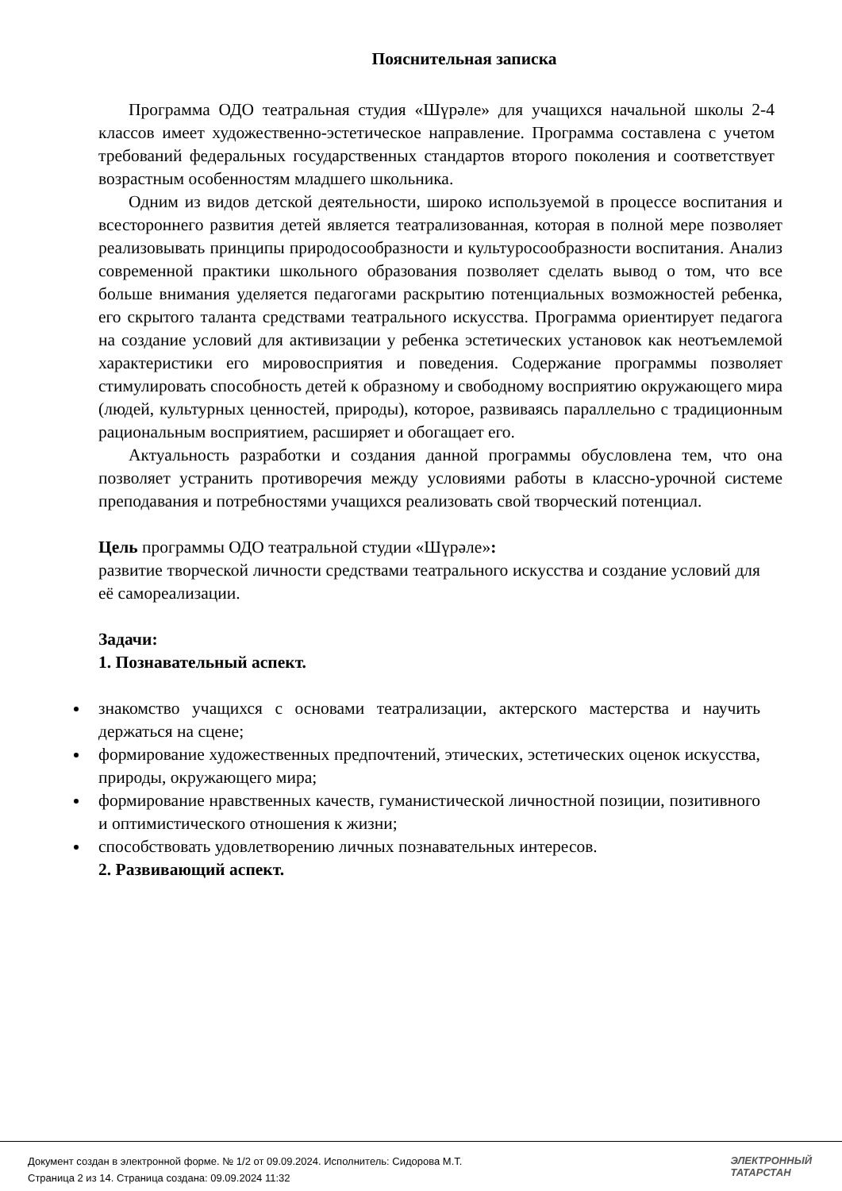Пояснительная записка
Программа ОДО театральная студия «Шүрәле» для учащихся начальной школы 2-4 классов имеет художественно-эстетическое направление. Программа составлена с учетом требований федеральных государственных стандартов второго поколения и соответствует возрастным особенностям младшего школьника.
Одним из видов детской деятельности, широко используемой в процессе воспитания и всестороннего развития детей является театрализованная, которая в полной мере позволяет реализовывать принципы природосообразности и культуросообразности воспитания. Анализ современной практики школьного образования позволяет сделать вывод о том, что все больше внимания уделяется педагогами раскрытию потенциальных возможностей ребенка, его скрытого таланта средствами театрального искусства. Программа ориентирует педагога на создание условий для активизации у ребенка эстетических установок как неотъемлемой характеристики его мировосприятия и поведения. Содержание программы позволяет стимулировать способность детей к образному и свободному восприятию окружающего мира (людей, культурных ценностей, природы), которое, развиваясь параллельно с традиционным рациональным восприятием, расширяет и обогащает его.
Актуальность разработки и создания данной программы обусловлена тем, что она позволяет устранить противоречия между условиями работы в классно-урочной системе преподавания и потребностями учащихся реализовать свой творческий потенциал.
Цель программы ОДО театральной студии «Шүрәле»:
развитие творческой личности средствами театрального искусства и создание условий для её самореализации.
Задачи:
1. Познавательный аспект.
знакомство учащихся с основами театрализации, актерского мастерства и научить держаться на сцене;
формирование художественных предпочтений, этических, эстетических оценок искусства, природы, окружающего мира;
формирование нравственных качеств, гуманистической личностной позиции, позитивного и оптимистического отношения к жизни;
способствовать удовлетворению личных познавательных интересов.
2. Развивающий аспект.
Документ создан в электронной форме. № 1/2 от 09.09.2024. Исполнитель: Сидорова М.Т.
Страница 2 из 14. Страница создана: 09.09.2024 11:32
ЭЛЕКТРОННЫЙ
ТАТАРСТАН